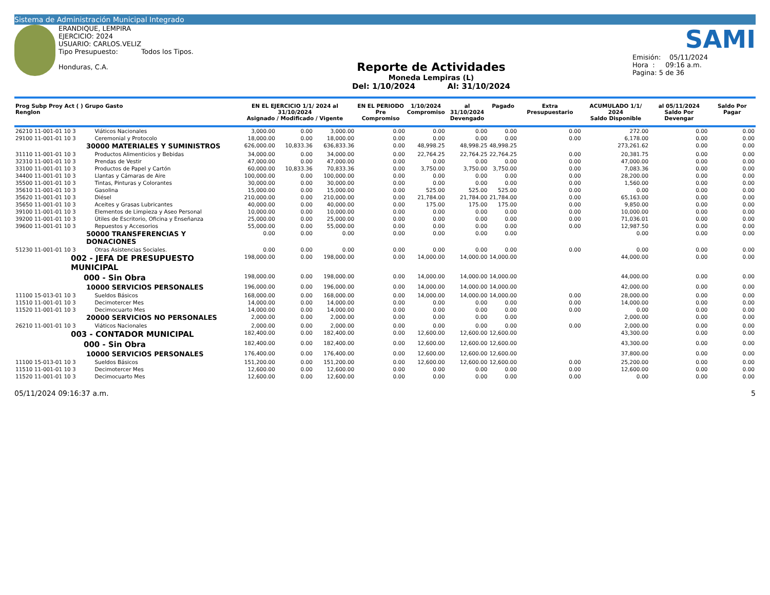Sistema de Administración Municipal Integrado
ERANDIQUE, LEMPIRA
EJERCICIO: 2024
USUARIO: CARLOS.VELIZ
Tipo Presupuesto: Todos los Tipos.
Honduras, C.A.
Reporte de Actividades
Moneda Lempiras (L)
Del: 1/10/2024 Al: 31/10/2024
SAMI
Emisión: 05/11/2024
Hora : 09:16 a.m.
Pagina: 5 de 36
| Prog Subp Proy Act ( ) Grupo Gasto Renglon | | EN EL EJERCICIO 1/1/ 2024 al 31/10/2024 Asignado / Modificado / Vigente | | | EN EL PERIODO Pre Compromiso | 1/10/2024 Compromiso | al 31/10/2024 Devengado | Pagado | Extra Presupuestario | ACUMULADO 1/1/ 2024 Saldo Disponible | al 05/11/2024 Saldo Por Devengar | Saldo Por Pagar |
| --- | --- | --- | --- | --- | --- | --- | --- | --- | --- | --- | --- | --- |
| 26210 11-001-01 10 3 | Viáticos Nacionales | 3,000.00 | 0.00 | 3,000.00 | 0.00 | 0.00 | 0.00 | 0.00 | 0.00 | 272.00 | 0.00 | 0.00 |
| 29100 11-001-01 10 3 | Ceremonial y Protocolo | 18,000.00 | 0.00 | 18,000.00 | 0.00 | 0.00 | 0.00 | 0.00 | 0.00 | 6,178.00 | 0.00 | 0.00 |
| 30000 MATERIALES Y SUMINISTROS | | 626,000.00 | 10,833.36 | 636,833.36 | 0.00 | 48,998.25 | 48,998.25 | 48,998.25 | | 273,261.62 | 0.00 | 0.00 |
| 31110 11-001-01 10 3 | Productos Alimenticios y Bebidas | 34,000.00 | 0.00 | 34,000.00 | 0.00 | 22,764.25 | 22,764.25 | 22,764.25 | 0.00 | 20,381.75 | 0.00 | 0.00 |
| 32310 11-001-01 10 3 | Prendas de Vestir | 47,000.00 | 0.00 | 47,000.00 | 0.00 | 0.00 | 0.00 | 0.00 | 0.00 | 47,000.00 | 0.00 | 0.00 |
| 33100 11-001-01 10 3 | Productos de Papel y Cartón | 60,000.00 | 10,833.36 | 70,833.36 | 0.00 | 3,750.00 | 3,750.00 | 3,750.00 | 0.00 | 7,083.36 | 0.00 | 0.00 |
| 34400 11-001-01 10 3 | Llantas y Cámaras de Aire | 100,000.00 | 0.00 | 100,000.00 | 0.00 | 0.00 | 0.00 | 0.00 | 0.00 | 28,200.00 | 0.00 | 0.00 |
| 35500 11-001-01 10 3 | Tintas, Pinturas y Colorantes | 30,000.00 | 0.00 | 30,000.00 | 0.00 | 0.00 | 0.00 | 0.00 | 0.00 | 1,560.00 | 0.00 | 0.00 |
| 35610 11-001-01 10 3 | Gasolina | 15,000.00 | 0.00 | 15,000.00 | 0.00 | 525.00 | 525.00 | 525.00 | 0.00 | 0.00 | 0.00 | 0.00 |
| 35620 11-001-01 10 3 | Diésel | 210,000.00 | 0.00 | 210,000.00 | 0.00 | 21,784.00 | 21,784.00 | 21,784.00 | 0.00 | 65,163.00 | 0.00 | 0.00 |
| 35650 11-001-01 10 3 | Aceites y Grasas Lubricantes | 40,000.00 | 0.00 | 40,000.00 | 0.00 | 175.00 | 175.00 | 175.00 | 0.00 | 9,850.00 | 0.00 | 0.00 |
| 39100 11-001-01 10 3 | Elementos de Limpieza y Aseo Personal | 10,000.00 | 0.00 | 10,000.00 | 0.00 | 0.00 | 0.00 | 0.00 | 0.00 | 10,000.00 | 0.00 | 0.00 |
| 39200 11-001-01 10 3 | Útiles de Escritorio, Oficina y Enseñanza | 25,000.00 | 0.00 | 25,000.00 | 0.00 | 0.00 | 0.00 | 0.00 | 0.00 | 71,036.01 | 0.00 | 0.00 |
| 39600 11-001-01 10 3 | Repuestos y Accesorios | 55,000.00 | 0.00 | 55,000.00 | 0.00 | 0.00 | 0.00 | 0.00 | 0.00 | 12,987.50 | 0.00 | 0.00 |
| 50000 TRANSFERENCIAS Y DONACIONES | | 0.00 | 0.00 | 0.00 | 0.00 | 0.00 | 0.00 | 0.00 | | 0.00 | 0.00 | 0.00 |
| 51230 11-001-01 10 3 | Otras Asistencias Sociales. | 0.00 | 0.00 | 0.00 | 0.00 | 0.00 | 0.00 | 0.00 | 0.00 | 0.00 | 0.00 | 0.00 |
| 002 - JEFA DE PRESUPUESTO MUNICIPAL | | 198,000.00 | 0.00 | 198,000.00 | 0.00 | 14,000.00 | 14,000.00 | 14,000.00 | | 44,000.00 | 0.00 | 0.00 |
| 000 - Sin Obra | | 198,000.00 | 0.00 | 198,000.00 | 0.00 | 14,000.00 | 14,000.00 | 14,000.00 | | 44,000.00 | 0.00 | 0.00 |
| 10000 SERVICIOS PERSONALES | | 196,000.00 | 0.00 | 196,000.00 | 0.00 | 14,000.00 | 14,000.00 | 14,000.00 | | 42,000.00 | 0.00 | 0.00 |
| 11100 15-013-01 10 3 | Sueldos Básicos | 168,000.00 | 0.00 | 168,000.00 | 0.00 | 14,000.00 | 14,000.00 | 14,000.00 | 0.00 | 28,000.00 | 0.00 | 0.00 |
| 11510 11-001-01 10 3 | Decimotercer Mes | 14,000.00 | 0.00 | 14,000.00 | 0.00 | 0.00 | 0.00 | 0.00 | 0.00 | 14,000.00 | 0.00 | 0.00 |
| 11520 11-001-01 10 3 | Decimocuarto Mes | 14,000.00 | 0.00 | 14,000.00 | 0.00 | 0.00 | 0.00 | 0.00 | 0.00 | 0.00 | 0.00 | 0.00 |
| 20000 SERVICIOS NO PERSONALES | | 2,000.00 | 0.00 | 2,000.00 | 0.00 | 0.00 | 0.00 | 0.00 | | 2,000.00 | 0.00 | 0.00 |
| 26210 11-001-01 10 3 | Viáticos Nacionales | 2,000.00 | 0.00 | 2,000.00 | 0.00 | 0.00 | 0.00 | 0.00 | 0.00 | 2,000.00 | 0.00 | 0.00 |
| 003 - CONTADOR MUNICIPAL | | 182,400.00 | 0.00 | 182,400.00 | 0.00 | 12,600.00 | 12,600.00 | 12,600.00 | | 43,300.00 | 0.00 | 0.00 |
| 000 - Sin Obra | | 182,400.00 | 0.00 | 182,400.00 | 0.00 | 12,600.00 | 12,600.00 | 12,600.00 | | 43,300.00 | 0.00 | 0.00 |
| 10000 SERVICIOS PERSONALES | | 176,400.00 | 0.00 | 176,400.00 | 0.00 | 12,600.00 | 12,600.00 | 12,600.00 | | 37,800.00 | 0.00 | 0.00 |
| 11100 15-013-01 10 3 | Sueldos Básicos | 151,200.00 | 0.00 | 151,200.00 | 0.00 | 12,600.00 | 12,600.00 | 12,600.00 | 0.00 | 25,200.00 | 0.00 | 0.00 |
| 11510 11-001-01 10 3 | Decimotercer Mes | 12,600.00 | 0.00 | 12,600.00 | 0.00 | 0.00 | 0.00 | 0.00 | 0.00 | 12,600.00 | 0.00 | 0.00 |
| 11520 11-001-01 10 3 | Decimocuarto Mes | 12,600.00 | 0.00 | 12,600.00 | 0.00 | 0.00 | 0.00 | 0.00 | 0.00 | 0.00 | 0.00 | 0.00 |
05/11/2024 09:16:37 a.m. 5